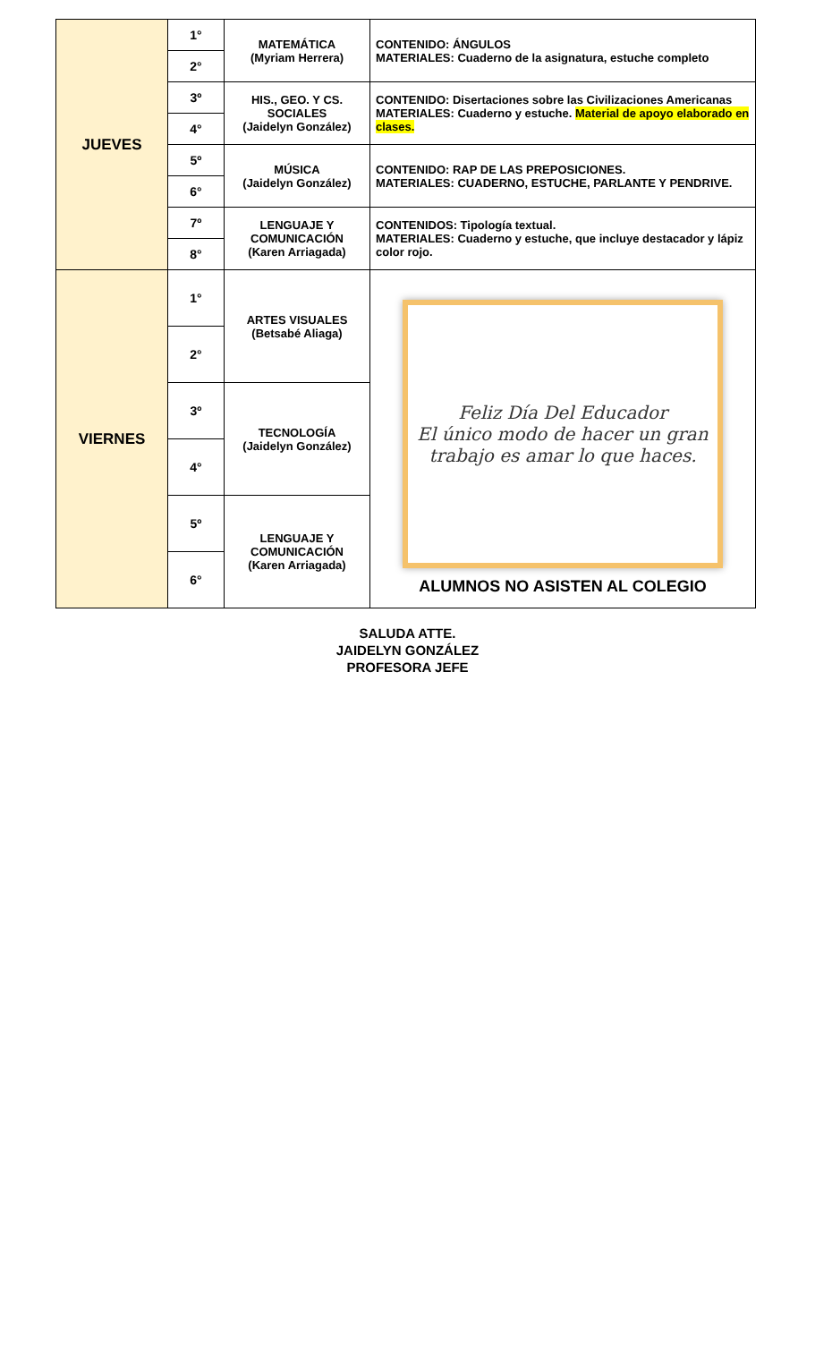| JUEVES | 1° | MATEMÁTICA (Myriam Herrera) | CONTENIDO: ÁNGULOS MATERIALES: Cuaderno de la asignatura, estuche completo |
| | 2° | | |
| | 3º | HIS., GEO. Y CS. SOCIALES (Jaidelyn González) | CONTENIDO: Disertaciones sobre las Civilizaciones Americanas MATERIALES: Cuaderno y estuche. Material de apoyo elaborado en clases. |
| | 4° | | |
| | 5º | MÚSICA (Jaidelyn González) | CONTENIDO: RAP DE LAS PREPOSICIONES. MATERIALES: CUADERNO, ESTUCHE, PARLANTE Y PENDRIVE. |
| | 6° | | |
| | 7º | LENGUAJE Y COMUNICACIÓN (Karen Arriagada) | CONTENIDOS: Tipología textual. MATERIALES: Cuaderno y estuche, que incluye destacador y lápiz color rojo. |
| | 8° | | |
| VIERNES | 1° | ARTES VISUALES (Betsabé Aliaga) | Feliz Día Del Educador El único modo de hacer un gran trabajo es amar lo que haces. ALUMNOS NO ASISTEN AL COLEGIO |
| | 2° | | |
| | 3º | TECNOLOGÍA (Jaidelyn González) | |
| | 4° | | |
| | 5º | LENGUAJE Y COMUNICACIÓN (Karen Arriagada) | |
| | 6° | | |
SALUDA ATTE.
JAIDELYN GONZÁLEZ
PROFESORA JEFE